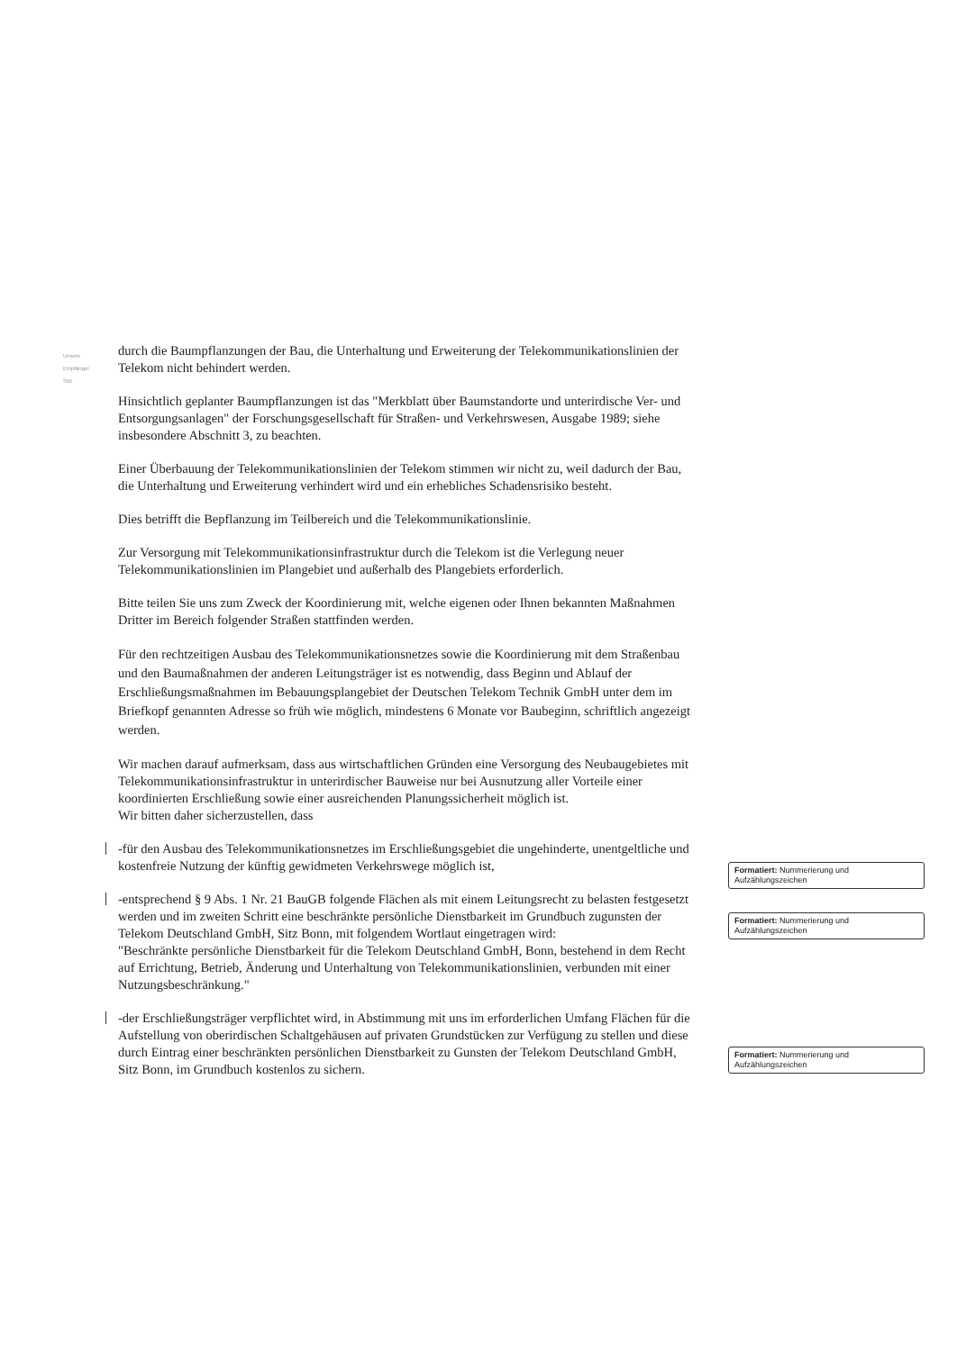Unsere
Empfänger
Sitz
durch die Baumpflanzungen der Bau, die Unterhaltung und Erweiterung der Telekommunikationslinien der Telekom nicht behindert werden.
Hinsichtlich geplanter Baumpflanzungen ist das "Merkblatt über Baumstandorte und unterirdische Ver- und Entsorgungsanlagen" der Forschungsgesellschaft für Straßen- und Verkehrswesen, Ausgabe 1989; siehe insbesondere Abschnitt 3, zu beachten.
Einer Überbauung der Telekommunikationslinien der Telekom stimmen wir nicht zu, weil dadurch der Bau, die Unterhaltung und Erweiterung verhindert wird und ein erhebliches Schadensrisiko besteht.
Dies betrifft die Bepflanzung im Teilbereich und die Telekommunikationslinie.
Zur Versorgung mit Telekommunikationsinfrastruktur durch die Telekom ist die Verlegung neuer Telekommunikationslinien im Plangebiet und außerhalb des Plangebiets erforderlich.
Bitte teilen Sie uns zum Zweck der Koordinierung mit, welche eigenen oder Ihnen bekannten Maßnahmen Dritter im Bereich folgender Straßen stattfinden werden.
Für den rechtzeitigen Ausbau des Telekommunikationsnetzes sowie die Koordinierung mit dem Straßenbau und den Baumaßnahmen der anderen Leitungsträger ist es notwendig, dass Beginn und Ablauf der Erschließungsmaßnahmen im Bebauungsplangebiet der Deutschen Telekom Technik GmbH unter dem im Briefkopf genannten Adresse so früh wie möglich, mindestens 6 Monate vor Baubeginn, schriftlich angezeigt werden.
Wir machen darauf aufmerksam, dass aus wirtschaftlichen Gründen eine Versorgung des Neubaugebietes mit Telekommunikationsinfrastruktur in unterirdischer Bauweise nur bei Ausnutzung aller Vorteile einer koordinierten Erschließung sowie einer ausreichenden Planungssicherheit möglich ist.
Wir bitten daher sicherzustellen, dass
-für den Ausbau des Telekommunikationsnetzes im Erschließungsgebiet die ungehinderte, unentgeltliche und kostenfreie Nutzung der künftig gewidmeten Verkehrswege möglich ist,
-entsprechend § 9 Abs. 1 Nr. 21 BauGB folgende Flächen als mit einem Leitungsrecht zu belasten festgesetzt werden und im zweiten Schritt eine beschränkte persönliche Dienstbarkeit im Grundbuch zugunsten der Telekom Deutschland GmbH, Sitz Bonn, mit folgendem Wortlaut eingetragen wird:
"Beschränkte persönliche Dienstbarkeit für die Telekom Deutschland GmbH, Bonn, bestehend in dem Recht auf Errichtung, Betrieb, Änderung und Unterhaltung von Telekommunikationslinien, verbunden mit einer Nutzungsbeschränkung."
-der Erschließungsträger verpflichtet wird, in Abstimmung mit uns im erforderlichen Umfang Flächen für die Aufstellung von oberirdischen Schaltgehäusen auf privaten Grundstücken zur Verfügung zu stellen und diese durch Eintrag einer beschränkten persönlichen Dienstbarkeit zu Gunsten der Telekom Deutschland GmbH, Sitz Bonn, im Grundbuch kostenlos zu sichern.
Formatiert: Nummerierung und Aufzählungszeichen
Formatiert: Nummerierung und Aufzählungszeichen
Formatiert: Nummerierung und Aufzählungszeichen